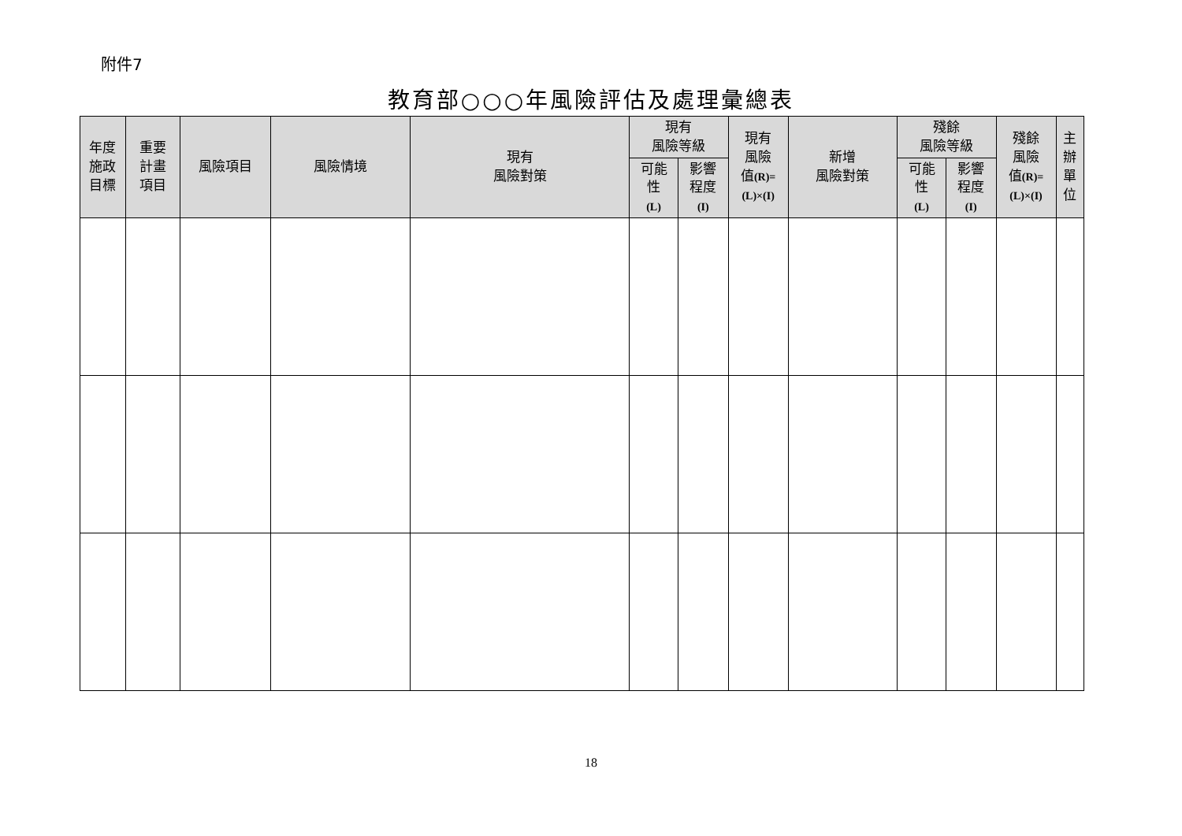附件7
教育部○○○年風險評估及處理彙總表
| 年度 施政 目標 | 重要 計畫 項目 | 風險項目 | 風險情境 | 現有 風險對策 | 現有 風險等級 | | 現有 風險 值 (R)= (L)×(I) | 新增 風險對策 | 殘餘 風險等級 | | 殘餘 風險 值 (R)= (L)×(I) | 主 辦 單 位 |
| --- | --- | --- | --- | --- | --- | --- | --- | --- | --- | --- | --- | --- |
| | | | | | 可能 性 (L) | 影響 程度 (I) | | | 可能 性 (L) | 影響 程度 (I) | | |
18